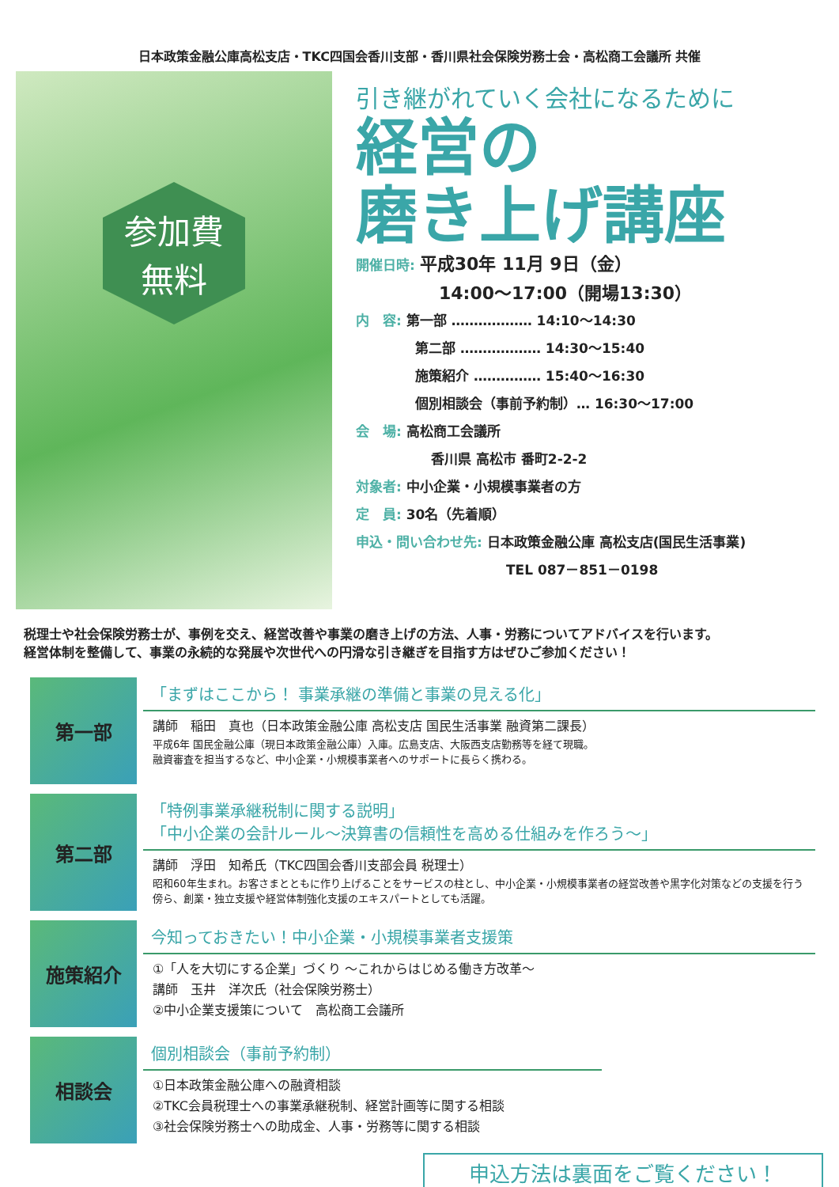日本政策金融公庫高松支店・TKC四国会香川支部・香川県社会保険労務士会・高松商工会議所 共催
参加費
無料
引き継がれていく会社になるために
経営の
磨き上げ講座
開催日時: 平成30年 11月 9日（金）
14:00～17:00（開場13:30）
内　容: 第一部 ……………… 14:10～14:30
第二部 ……………… 14:30～15:40
施策紹介 …………… 15:40～16:30
個別相談会（事前予約制）… 16:30～17:00
会　場: 高松商工会議所
香川県 高松市 番町2-2-2
対象者: 中小企業・小規模事業者の方
定　員: 30名（先着順）
申込・問い合わせ先: 日本政策金融公庫 高松支店(国民生活事業)
TEL 087－851－0198
税理士や社会保険労務士が、事例を交え、経営改善や事業の磨き上げの方法、人事・労務についてアドバイスを行います。
経営体制を整備して、事業の永続的な発展や次世代への円滑な引き継ぎを目指す方はぜひご参加ください！
第一部
「まずはここから！ 事業承継の準備と事業の見える化」
講師　稲田　真也（日本政策金融公庫 高松支店 国民生活事業 融資第二課長）
平成6年 国民金融公庫（現日本政策金融公庫）入庫。広島支店、大阪西支店勤務等を経て現職。
融資審査を担当するなど、中小企業・小規模事業者へのサポートに長らく携わる。
第二部
「特例事業承継税制に関する説明」
「中小企業の会計ルール～決算書の信頼性を高める仕組みを作ろう～」
講師　浮田　知希氏（TKC四国会香川支部会員 税理士）
昭和60年生まれ。お客さまとともに作り上げることをサービスの柱とし、中小企業・小規模事業者の経営改善や黒字化対策などの支援を行う傍ら、創業・独立支援や経営体制強化支援のエキスパートとしても活躍。
施策紹介
今知っておきたい！中小企業・小規模事業者支援策
①「人を大切にする企業」づくり ～これからはじめる働き方改革～
講師　玉井　洋次氏（社会保険労務士）
②中小企業支援策について　高松商工会議所
相談会
個別相談会（事前予約制）
①日本政策金融公庫への融資相談
②TKC会員税理士への事業承継税制、経営計画等に関する相談
③社会保険労務士への助成金、人事・労務等に関する相談
申込方法は裏面をご覧ください！